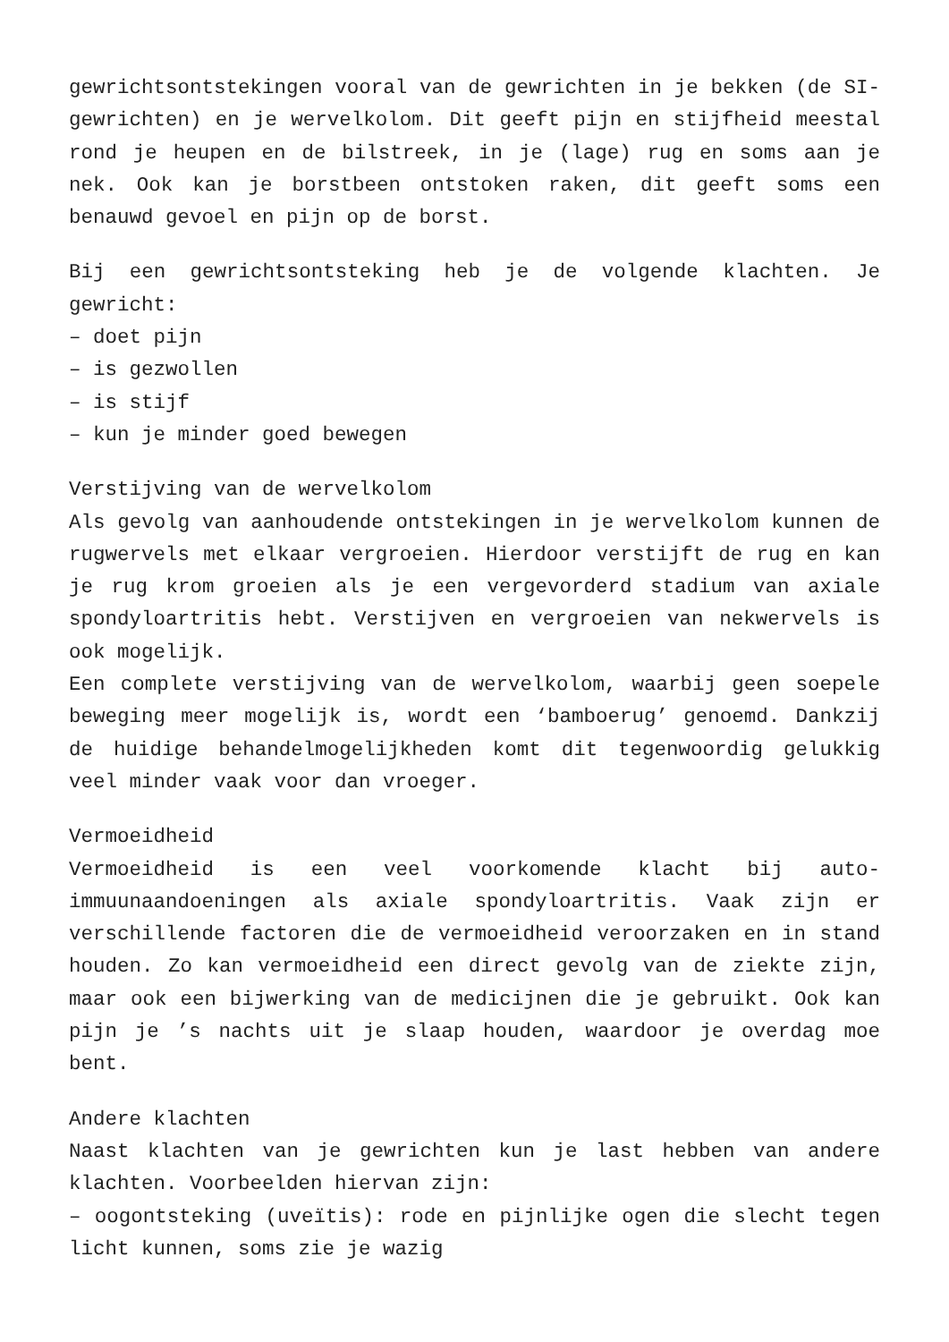gewrichtsontstekingen vooral van de gewrichten in je bekken (de SI-gewrichten) en je wervelkolom. Dit geeft pijn en stijfheid meestal rond je heupen en de bilstreek, in je (lage) rug en soms aan je nek. Ook kan je borstbeen ontstoken raken, dit geeft soms een benauwd gevoel en pijn op de borst.
Bij een gewrichtsontsteking heb je de volgende klachten. Je gewricht:
– doet pijn
– is gezwollen
– is stijf
– kun je minder goed bewegen
Verstijving van de wervelkolom
Als gevolg van aanhoudende ontstekingen in je wervelkolom kunnen de rugwervels met elkaar vergroeien. Hierdoor verstijft de rug en kan je rug krom groeien als je een vergevorderd stadium van axiale spondyloartritis hebt. Verstijven en vergroeien van nekwervels is ook mogelijk.
Een complete verstijving van de wervelkolom, waarbij geen soepele beweging meer mogelijk is, wordt een ‘bamboerug’ genoemd. Dankzij de huidige behandelmogelijkheden komt dit tegenwoordig gelukkig veel minder vaak voor dan vroeger.
Vermoeidheid
Vermoeidheid is een veel voorkomende klacht bij auto-immuunaandoeningen als axiale spondyloartritis. Vaak zijn er verschillende factoren die de vermoeidheid veroorzaken en in stand houden. Zo kan vermoeidheid een direct gevolg van de ziekte zijn, maar ook een bijwerking van de medicijnen die je gebruikt. Ook kan pijn je ’s nachts uit je slaap houden, waardoor je overdag moe bent.
Andere klachten
Naast klachten van je gewrichten kun je last hebben van andere klachten. Voorbeelden hiervan zijn:
– oogontsteking (uveïtis): rode en pijnlijke ogen die slecht tegen licht kunnen, soms zie je wazig